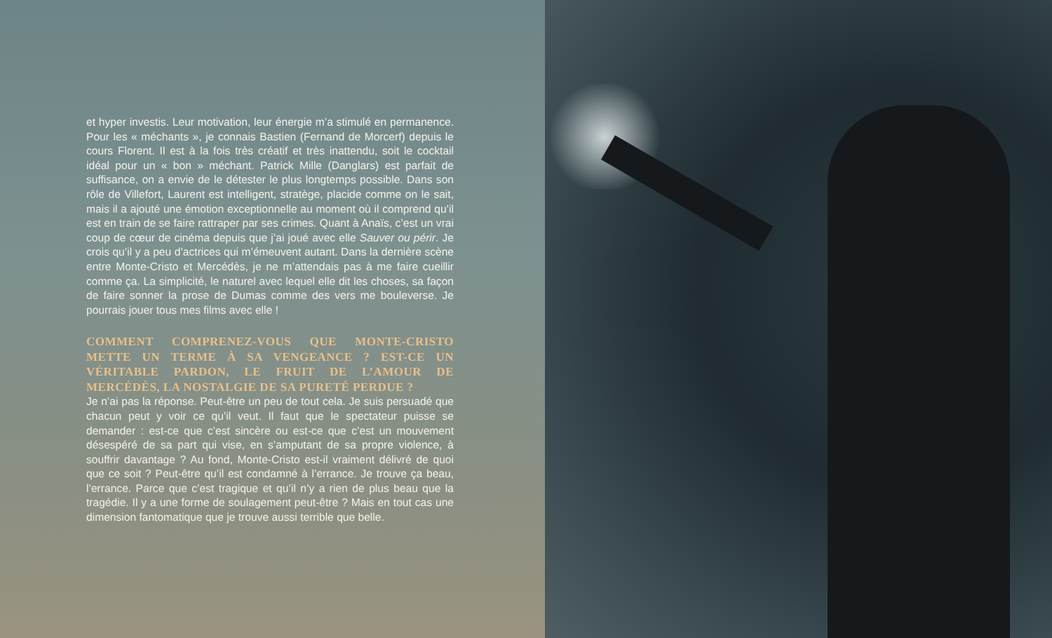et hyper investis. Leur motivation, leur énergie m’a stimulé en permanence. Pour les « méchants », je connais Bastien (Fernand de Morcerf) depuis le cours Florent. Il est à la fois très créatif et très inattendu, soit le cocktail idéal pour un « bon » méchant. Patrick Mille (Danglars) est parfait de suffisance, on a envie de le détester le plus longtemps possible. Dans son rôle de Villefort, Laurent est intelligent, stratège, placide comme on le sait, mais il a ajouté une émotion exceptionnelle au moment où il comprend qu’il est en train de se faire rattraper par ses crimes. Quant à Anaïs, c’est un vrai coup de cœur de cinéma depuis que j’ai joué avec elle Sauver ou périr. Je crois qu’il y a peu d’actrices qui m’émeuvent autant. Dans la dernière scène entre Monte-Cristo et Mercédès, je ne m’attendais pas à me faire cueillir comme ça. La simplicité, le naturel avec lequel elle dit les choses, sa façon de faire sonner la prose de Dumas comme des vers me bouleverse. Je pourrais jouer tous mes films avec elle !
COMMENT COMPRENEZ-VOUS QUE MONTE-CRISTO METTE UN TERME À SA VENGEANCE ? EST-CE UN VÉRITABLE PARDON, LE FRUIT DE L’AMOUR DE MERCÉDÈS, LA NOSTALGIE DE SA PURETÉ PERDUE ?
Je n’ai pas la réponse. Peut-être un peu de tout cela. Je suis persuadé que chacun peut y voir ce qu’il veut. Il faut que le spectateur puisse se demander : est-ce que c’est sincère ou est-ce que c’est un mouvement désespéré de sa part qui vise, en s’amputant de sa propre violence, à souffrir davantage ? Au fond, Monte-Cristo est-il vraiment délivré de quoi que ce soit ? Peut-être qu’il est condamné à l’errance. Je trouve ça beau, l’errance. Parce que c’est tragique et qu’il n’y a rien de plus beau que la tragédie. Il y a une forme de soulagement peut-être ? Mais en tout cas une dimension fantomatique que je trouve aussi terrible que belle.